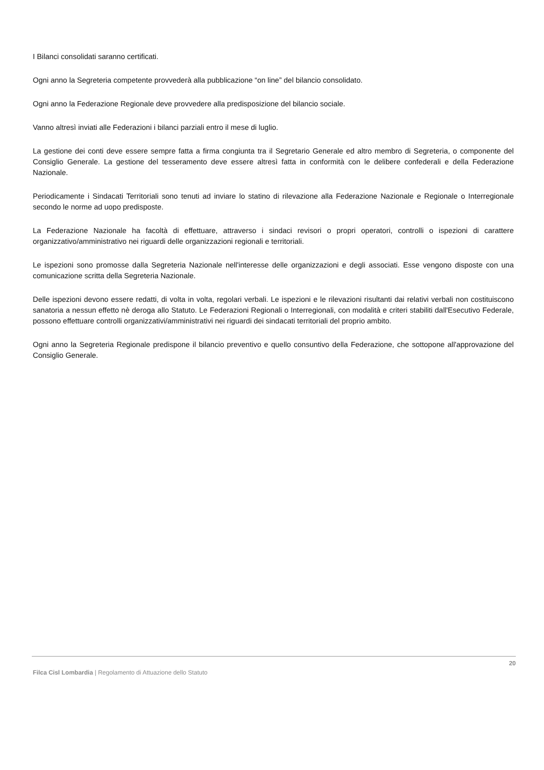I Bilanci consolidati saranno certificati.
Ogni anno la Segreteria competente provvederà alla pubblicazione “on line” del bilancio consolidato.
Ogni anno la Federazione Regionale deve provvedere alla predisposizione del bilancio sociale.
Vanno altresì inviati alle Federazioni i bilanci parziali entro il mese di luglio.
La gestione dei conti deve essere sempre fatta a firma congiunta tra il Segretario Generale ed altro membro di Segreteria, o componente del Consiglio Generale. La gestione del tesseramento deve essere altresì fatta in conformità con le delibere confederali e della Federazione Nazionale.
Periodicamente i Sindacati Territoriali sono tenuti ad inviare lo statino di rilevazione alla Federazione Nazionale e Regionale o Interregionale secondo le norme ad uopo predisposte.
La Federazione Nazionale ha facoltà di effettuare, attraverso i sindaci revisori o propri operatori, controlli o ispezioni di carattere organizzativo/amministrativo nei riguardi delle organizzazioni regionali e territoriali.
Le ispezioni sono promosse dalla Segreteria Nazionale nell'interesse delle organizzazioni e degli associati. Esse vengono disposte con una comunicazione scritta della Segreteria Nazionale.
Delle ispezioni devono essere redatti, di volta in volta, regolari verbali. Le ispezioni e le rilevazioni risultanti dai relativi verbali non costituiscono sanatoria a nessun effetto nè deroga allo Statuto. Le Federazioni Regionali o Interregionali, con modalità e criteri stabiliti dall'Esecutivo Federale, possono effettuare controlli organizzativi/amministrativi nei riguardi dei sindacati territoriali del proprio ambito.
Ogni anno la Segreteria Regionale predispone il bilancio preventivo e quello consuntivo della Federazione, che sottopone all'approvazione del Consiglio Generale.
20
Filca Cisl Lombardia | Regolamento di Attuazione dello Statuto